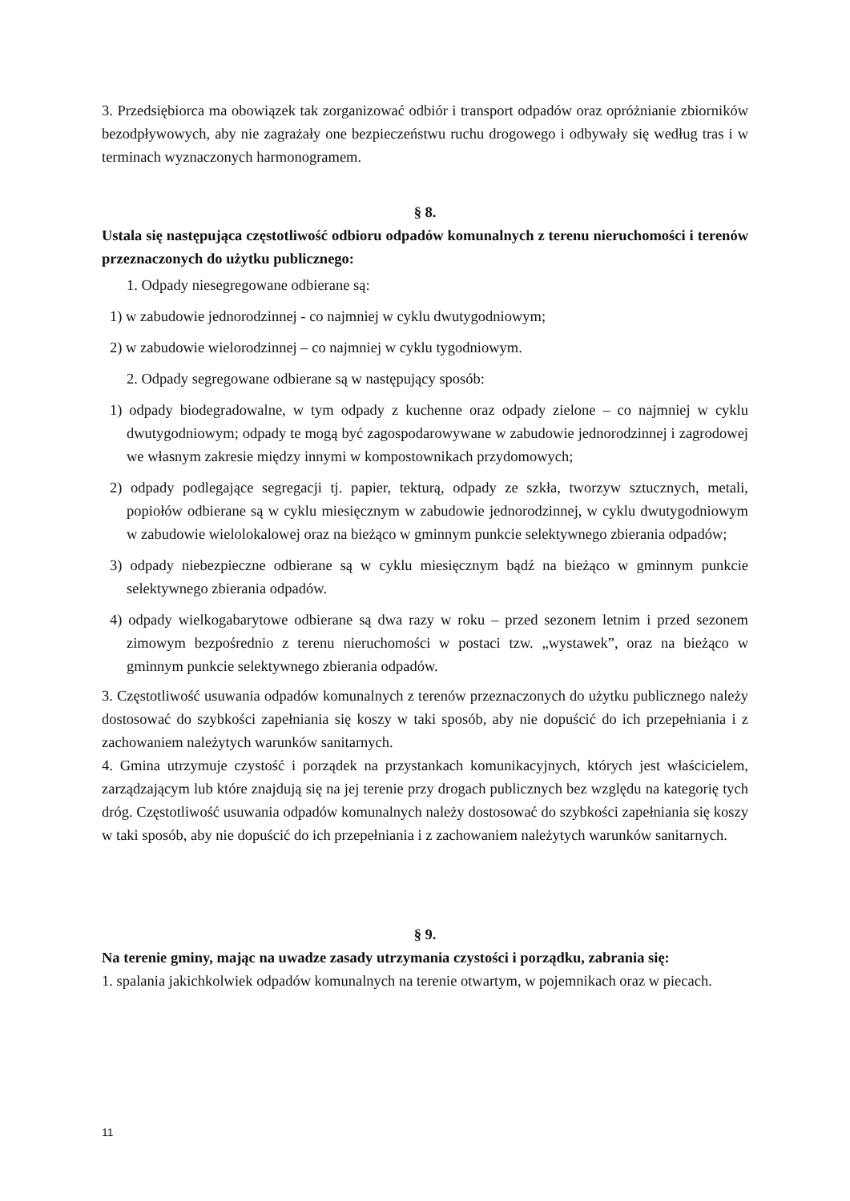3. Przedsiębiorca ma obowiązek tak zorganizować odbiór i transport odpadów oraz opróżnianie zbiorników bezodpływowych, aby nie zagrażały one bezpieczeństwu ruchu drogowego i odbywały się według tras i w terminach wyznaczonych harmonogramem.
§ 8.
Ustala się następująca częstotliwość odbioru odpadów komunalnych z terenu nieruchomości i terenów przeznaczonych do użytku publicznego:
1. Odpady niesegregowane odbierane są:
1) w zabudowie jednorodzinnej - co najmniej w cyklu dwutygodniowym;
2) w zabudowie wielorodzinnej – co najmniej w cyklu tygodniowym.
2. Odpady segregowane odbierane są w następujący sposób:
1) odpady biodegradowalne, w tym odpady z kuchenne oraz odpady zielone – co najmniej w cyklu dwutygodniowym; odpady te mogą być zagospodarowywane w zabudowie jednorodzinnej i zagrodowej we własnym zakresie między innymi w kompostownikach przydomowych;
2) odpady podlegające segregacji tj. papier, tekturą, odpady ze szkła, tworzyw sztucznych, metali, popiołów odbierane są w cyklu miesięcznym w zabudowie jednorodzinnej, w cyklu dwutygodniowym w zabudowie wielolokalowej oraz na bieżąco w gminnym punkcie selektywnego zbierania odpadów;
3) odpady niebezpieczne odbierane są w cyklu miesięcznym bądź na bieżąco w gminnym punkcie selektywnego zbierania odpadów.
4) odpady wielkogabarytowe odbierane są dwa razy w roku – przed sezonem letnim i przed sezonem zimowym bezpośrednio z terenu nieruchomości w postaci tzw. „wystawek”, oraz na bieżąco w gminnym punkcie selektywnego zbierania odpadów.
3. Częstotliwość usuwania odpadów komunalnych z terenów przeznaczonych do użytku publicznego należy dostosować do szybkości zapełniania się koszy w taki sposób, aby nie dopuścić do ich przepełniania i z zachowaniem należytych warunków sanitarnych.
4. Gmina utrzymuje czystość i porządek na przystankach komunikacyjnych, których jest właścicielem, zarządzającym lub które znajdują się na jej terenie przy drogach publicznych bez względu na kategorię tych dróg. Częstotliwość usuwania odpadów komunalnych należy dostosować do szybkości zapełniania się koszy w taki sposób, aby nie dopuścić do ich przepełniania i z zachowaniem należytych warunków sanitarnych.
§ 9.
Na terenie gminy, mając na uwadze zasady utrzymania czystości i porządku, zabrania się:
1. spalania jakichkolwiek odpadów komunalnych na terenie otwartym, w pojemnikach oraz w piecach.
11